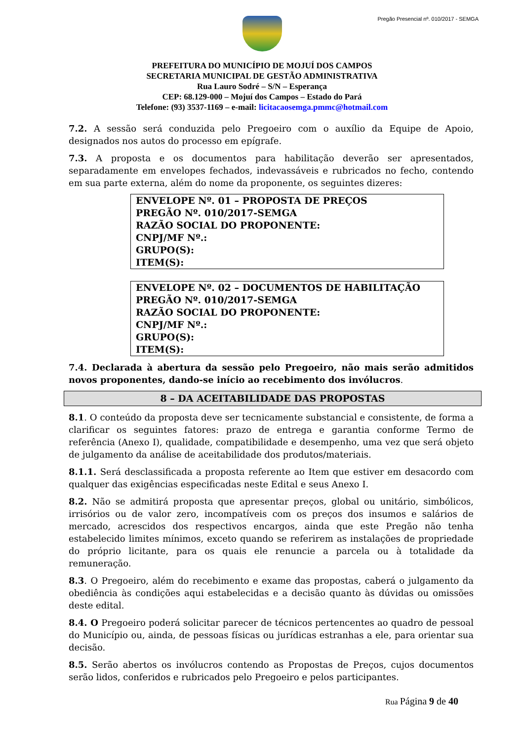Pregão Presencial nº. 010/2017 - SEMGA
PREFEITURA DO MUNICÍPIO DE MOJUÍ DOS CAMPOS
SECRETARIA MUNICIPAL DE GESTÃO ADMINISTRATIVA
Rua Lauro Sodré – S/N – Esperança
CEP: 68.129-000 – Mojuí dos Campos – Estado do Pará
Telefone: (93) 3537-1169 – e-mail: licitacaosemga.pmmc@hotmail.com
7.2. A sessão será conduzida pelo Pregoeiro com o auxílio da Equipe de Apoio, designados nos autos do processo em epígrafe.
7.3. A proposta e os documentos para habilitação deverão ser apresentados, separadamente em envelopes fechados, indevassáveis e rubricados no fecho, contendo em sua parte externa, além do nome da proponente, os seguintes dizeres:
ENVELOPE Nº. 01 – PROPOSTA DE PREÇOS
PREGÃO Nº. 010/2017-SEMGA
RAZÃO SOCIAL DO PROPONENTE:
CNPJ/MF Nº.:
GRUPO(S):
ITEM(S):
ENVELOPE Nº. 02 – DOCUMENTOS DE HABILITAÇÃO
PREGÃO Nº. 010/2017-SEMGA
RAZÃO SOCIAL DO PROPONENTE:
CNPJ/MF Nº.:
GRUPO(S):
ITEM(S):
7.4. Declarada à abertura da sessão pelo Pregoeiro, não mais serão admitidos novos proponentes, dando-se início ao recebimento dos invólucros.
8 – DA ACEITABILIDADE DAS PROPOSTAS
8.1. O conteúdo da proposta deve ser tecnicamente substancial e consistente, de forma a clarificar os seguintes fatores: prazo de entrega e garantia conforme Termo de referência (Anexo I), qualidade, compatibilidade e desempenho, uma vez que será objeto de julgamento da análise de aceitabilidade dos produtos/materiais.
8.1.1. Será desclassificada a proposta referente ao Item que estiver em desacordo com qualquer das exigências especificadas neste Edital e seus Anexo I.
8.2. Não se admitirá proposta que apresentar preços, global ou unitário, simbólicos, irrisórios ou de valor zero, incompatíveis com os preços dos insumos e salários de mercado, acrescidos dos respectivos encargos, ainda que este Pregão não tenha estabelecido limites mínimos, exceto quando se referirem as instalações de propriedade do próprio licitante, para os quais ele renuncie a parcela ou à totalidade da remuneração.
8.3. O Pregoeiro, além do recebimento e exame das propostas, caberá o julgamento da obediência às condições aqui estabelecidas e a decisão quanto às dúvidas ou omissões deste edital.
8.4. O Pregoeiro poderá solicitar parecer de técnicos pertencentes ao quadro de pessoal do Município ou, ainda, de pessoas físicas ou jurídicas estranhas a ele, para orientar sua decisão.
8.5. Serão abertos os invólucros contendo as Propostas de Preços, cujos documentos serão lidos, conferidos e rubricados pelo Pregoeiro e pelos participantes.
Rua Página 9 de 40